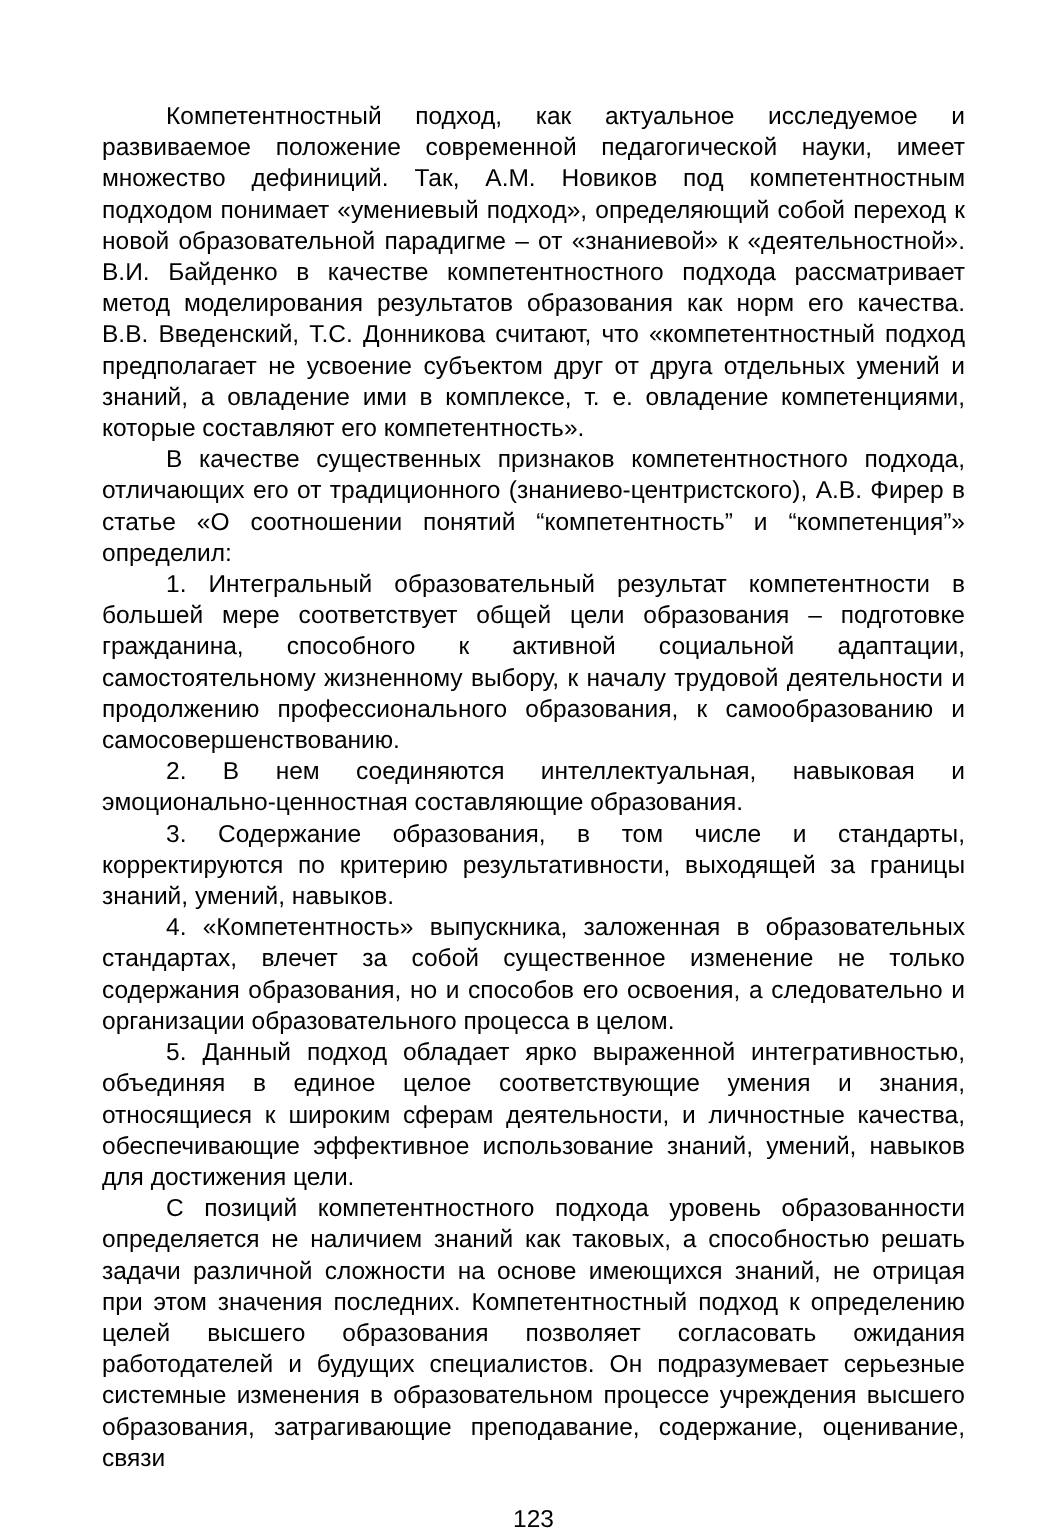Компетентностный подход, как актуальное исследуемое и развиваемое положение современной педагогической науки, имеет множество дефиниций. Так, А.М. Новиков под компетентностным подходом понимает «умениевый подход», определяющий собой переход к новой образовательной парадигме – от «знаниевой» к «деятельностной». В.И. Байденко в качестве компетентностного подхода рассматривает метод моделирования результатов образования как норм его качества. В.В. Введенский, Т.С. Донникова считают, что «компетентностный подход предполагает не усвоение субъектом друг от друга отдельных умений и знаний, а овладение ими в комплексе, т. е. овладение компетенциями, которые составляют его компетентность».
В качестве существенных признаков компетентностного подхода, отличающих его от традиционного (знаниево-центристского), А.В. Фирер в статье «О соотношении понятий “компетентность” и “компетенция”» определил:
1. Интегральный образовательный результат компетентности в большей мере соответствует общей цели образования – подготовке гражданина, способного к активной социальной адаптации, самостоятельному жизненному выбору, к началу трудовой деятельности и продолжению профессионального образования, к самообразованию и самосовершенствованию.
2. В нем соединяются интеллектуальная, навыковая и эмоционально-ценностная составляющие образования.
3. Содержание образования, в том числе и стандарты, корректируются по критерию результативности, выходящей за границы знаний, умений, навыков.
4. «Компетентность» выпускника, заложенная в образовательных стандартах, влечет за собой существенное изменение не только содержания образования, но и способов его освоения, а следовательно и организации образовательного процесса в целом.
5. Данный подход обладает ярко выраженной интегративностью, объединяя в единое целое соответствующие умения и знания, относящиеся к широким сферам деятельности, и личностные качества, обеспечивающие эффективное использование знаний, умений, навыков для достижения цели.
С позиций компетентностного подхода уровень образованности определяется не наличием знаний как таковых, а способностью решать задачи различной сложности на основе имеющихся знаний, не отрицая при этом значения последних. Компетентностный подход к определению целей высшего образования позволяет согласовать ожидания работодателей и будущих специалистов. Он подразумевает серьезные системные изменения в образовательном процессе учреждения высшего образования, затрагивающие преподавание, содержание, оценивание, связи
123